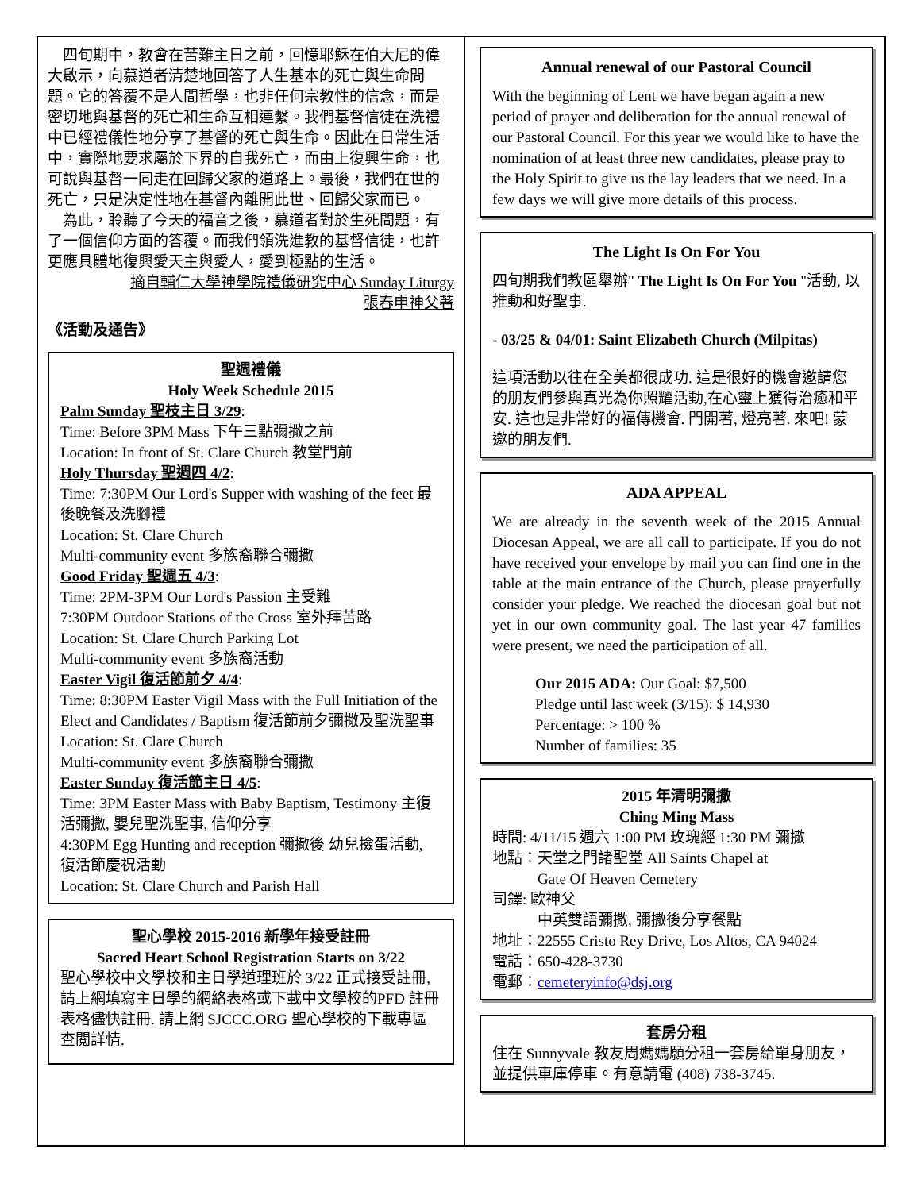四旬期中，教會在苦難主日之前，回憶耶穌在伯大尼的偉大啟示，向慕道者清楚地回答了人生基本的死亡與生命問題。它的答覆不是人間哲學，也非任何宗教性的信念，而是密切地與基督的死亡和生命互相連繫。我們基督信徒在洗禮中已經禮儀性地分享了基督的死亡與生命。因此在日常生活中，實際地要求屬於下界的自我死亡，而由上復興生命，也可說與基督一同走在回歸父家的道路上。最後，我們在世的死亡，只是決定性地在基督內離開此世、回歸父家而已。
　為此，聆聽了今天的福音之後，慕道者對於生死問題，有了一個信仰方面的答覆。而我們領洗進教的基督信徒，也許更應具體地復興愛天主與愛人，愛到極點的生活。
摘自輔仁大學神學院禮儀研究中心 Sunday Liturgy
張春申神父著
《活動及通告》
聖週禮儀
Holy Week Schedule 2015
Palm Sunday 聖枝主日 3/29:
Time: Before 3PM Mass 下午三點彌撒之前
Location: In front of St. Clare Church 教堂門前
Holy Thursday 聖週四 4/2:
Time: 7:30PM Our Lord's Supper with washing of the feet 最後晚餐及洗腳禮
Location: St. Clare Church
Multi-community event 多族裔聯合彌撒
Good Friday 聖週五 4/3:
Time: 2PM-3PM Our Lord's Passion 主受難
7:30PM Outdoor Stations of the Cross 室外拜苦路
Location: St. Clare Church Parking Lot
Multi-community event 多族裔活動
Easter Vigil 復活節前夕 4/4:
Time: 8:30PM Easter Vigil Mass with the Full Initiation of the Elect and Candidates / Baptism 復活節前夕彌撒及聖洗聖事
Location: St. Clare Church
Multi-community event 多族裔聯合彌撒
Easter Sunday 復活節主日 4/5:
Time: 3PM Easter Mass with Baby Baptism, Testimony 主復活彌撒, 嬰兒聖洗聖事, 信仰分享
4:30PM Egg Hunting and reception 彌撒後 幼兒撿蛋活動, 復活節慶祝活動
Location: St. Clare Church and Parish Hall
聖心學校 2015-2016 新學年接受註冊
Sacred Heart School Registration Starts on 3/22
聖心學校中文學校和主日學道理班於 3/22 正式接受註冊,請上網填寫主日學的網絡表格或下載中文學校的PFD 註冊表格儘快註冊. 請上網 SJCCC.ORG 聖心學校的下載專區查閱詳情.
Annual renewal of our Pastoral Council
With the beginning of Lent we have began again a new period of prayer and deliberation for the annual renewal of our Pastoral Council. For this year we would like to have the nomination of at least three new candidates, please pray to the Holy Spirit to give us the lay leaders that we need. In a few days we will give more details of this process.
The Light Is On For You
四旬期我們教區舉辦" The Light Is On For You "活動, 以推動和好聖事.
- 03/25 & 04/01: Saint Elizabeth Church (Milpitas)
這項活動以往在全美都很成功. 這是很好的機會邀請您的朋友們參與真光為你照耀活動,在心靈上獲得治癒和平安. 這也是非常好的福傳機會. 門開著, 燈亮著. 來吧! 蒙邀的朋友們.
ADA APPEAL
We are already in the seventh week of the 2015 Annual Diocesan Appeal, we are all call to participate. If you do not have received your envelope by mail you can find one in the table at the main entrance of the Church, please prayerfully consider your pledge. We reached the diocesan goal but not yet in our own community goal. The last year 47 families were present, we need the participation of all.
Our 2015 ADA: Our Goal: $7,500
Pledge until last week (3/15): $ 14,930
Percentage: > 100 %
Number of families: 35
2015 年清明彌撒
Ching Ming Mass
時間: 4/11/15 週六 1:00 PM 玫瑰經 1:30 PM 彌撒
地點：天堂之門諸聖堂 All Saints Chapel at
　　　Gate Of Heaven Cemetery
司鐸: 歐神父
　　　中英雙語彌撒, 彌撒後分享餐點
地址：22555 Cristo Rey Drive, Los Altos, CA 94024
電話：650-428-3730
電郵：cemeteryinfo@dsj.org
套房分租
住在 Sunnyvale 教友周媽媽願分租一套房給單身朋友，並提供車庫停車。有意請電 (408) 738-3745.